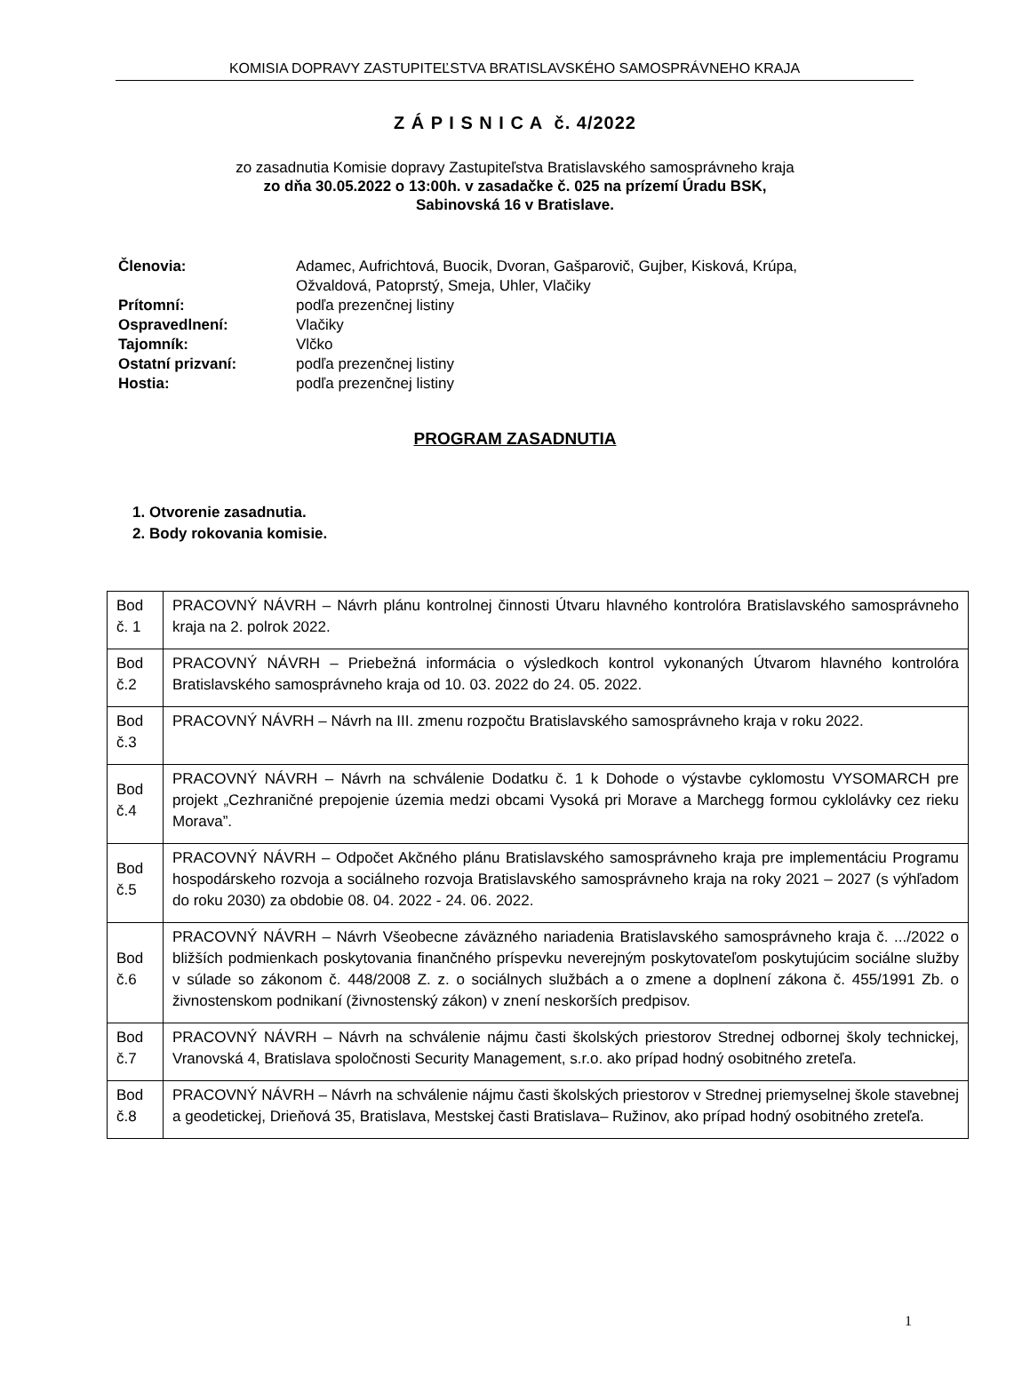KOMISIA DOPRAVY ZASTUPITEĽSTVA BRATISLAVSKÉHO SAMOSPRÁVNEHO KRAJA
Z Á P I S N I C A č. 4/2022
zo zasadnutia Komisie dopravy Zastupiteľstva Bratislavského samosprávneho kraja
zo dňa 30.05.2022 o 13:00h. v zasadačke č. 025 na prízemí Úradu BSK,
Sabinovská 16 v Bratislave.
| Členovia: | Adamec, Aufrichtová, Buocik, Dvoran, Gašparovič, Gujber, Kisková, Krúpa, Ožvaldová, Patoprstý, Smeja, Uhler, Vlačiky |
| Prítomní: | podľa prezenčnej listiny |
| Ospravedlnení: | Vlačiky |
| Tajomník: | Vlčko |
| Ostatní prizvaní: | podľa prezenčnej listiny |
| Hostia: | podľa prezenčnej listiny |
PROGRAM ZASADNUTIA
1. Otvorenie zasadnutia.
2. Body rokovania komisie.
| Bod č. 1 | PRACOVNÝ NÁVRH – Návrh plánu kontrolnej činnosti Útvaru hlavného kontrolóra Bratislavského samosprávneho kraja na 2. polrok 2022. |
| Bod č.2 | PRACOVNÝ NÁVRH – Priebežná informácia o výsledkoch kontrol vykonaných Útvarom hlavného kontrolóra Bratislavského samosprávneho kraja od 10. 03. 2022 do 24. 05. 2022. |
| Bod č.3 | PRACOVNÝ NÁVRH – Návrh na III. zmenu rozpočtu Bratislavského samosprávneho kraja v roku 2022. |
| Bod č.4 | PRACOVNÝ NÁVRH – Návrh na schválenie Dodatku č. 1 k Dohode o výstavbe cyklomostu VYSOMARCH pre projekt „Cezhraničné prepojenie územia medzi obcami Vysoká pri Morave a Marchegg formou cyklolávky cez rieku Morava”. |
| Bod č.5 | PRACOVNÝ NÁVRH – Odpočet Akčného plánu Bratislavského samosprávneho kraja pre implementáciu Programu hospodárskeho rozvoja a sociálneho rozvoja Bratislavského samosprávneho kraja na roky 2021 – 2027 (s výhľadom do roku 2030) za obdobie 08. 04. 2022 - 24. 06. 2022. |
| Bod č.6 | PRACOVNÝ NÁVRH – Návrh Všeobecne záväzného nariadenia Bratislavského samosprávneho kraja č. .../2022 o bližších podmienkach poskytovania finančného príspevku neverejným poskytovateľom poskytujúcim sociálne služby v súlade so zákonom č. 448/2008 Z. z. o sociálnych službách a o zmene a doplnení zákona č. 455/1991 Zb. o živnostenskom podnikaní (živnostenský zákon) v znení neskorších predpisov. |
| Bod č.7 | PRACOVNÝ NÁVRH – Návrh na schválenie nájmu časti školských priestorov Strednej odbornej školy technickej, Vranovská 4, Bratislava spoločnosti Security Management, s.r.o. ako prípad hodný osobitného zreteľa. |
| Bod č.8 | PRACOVNÝ NÁVRH – Návrh na schválenie nájmu časti školských priestorov v Strednej priemyselnej škole stavebnej a geodetickej, Drieňová 35, Bratislava, Mestskej časti Bratislava– Ružinov, ako prípad hodný osobitného zreteľa. |
1